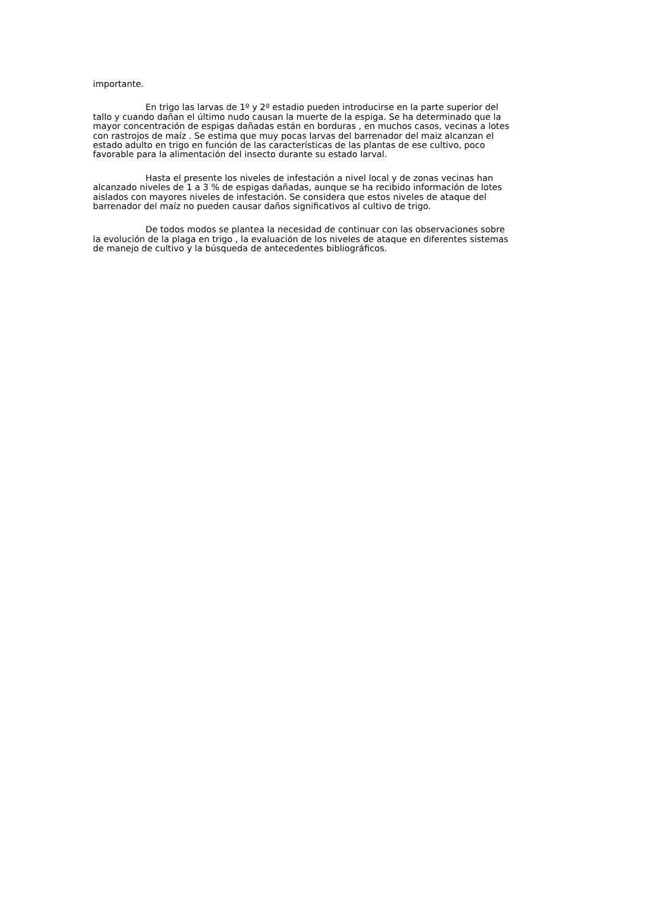importante.
En trigo las larvas de 1º y 2º estadio pueden introducirse en la parte superior del tallo y cuando dañan el último nudo causan la muerte de la espiga. Se ha determinado que la mayor concentración de espigas dañadas están en borduras , en muchos casos, vecinas a lotes con rastrojos de maíz . Se estima que muy pocas larvas del barrenador del maiz alcanzan el estado adulto en trigo en función de las características de las plantas de ese cultivo, poco favorable para la alimentación del insecto durante su estado larval.
Hasta el presente los niveles de infestación a nivel local y de zonas vecinas han alcanzado niveles de 1 a 3 % de espigas dañadas, aunque se ha recibido información de lotes aislados con mayores niveles de infestación. Se considera que estos niveles de ataque del barrenador del maíz no pueden causar daños significativos al cultivo de trigo.
De todos modos se plantea la necesidad de continuar con las observaciones sobre la evolución de la plaga en trigo , la evaluación de los niveles de ataque en diferentes sistemas de manejo de cultivo y la búsqueda de antecedentes bibliográficos.